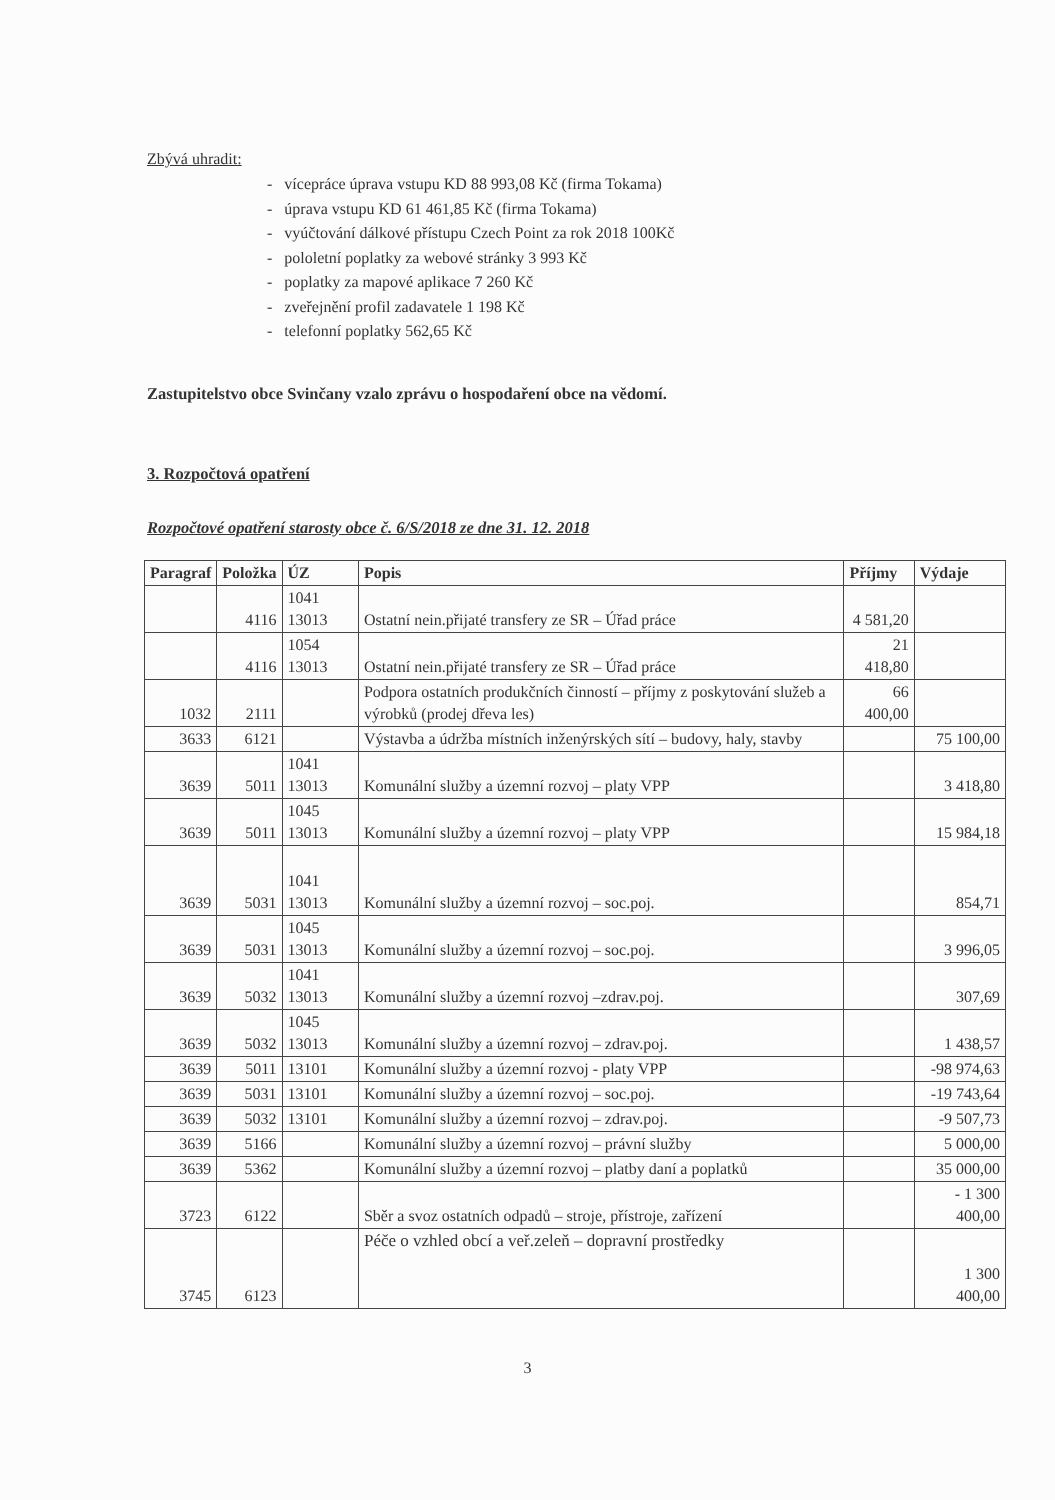Zbývá uhradit:
- vícepráce úprava vstupu KD 88 993,08 Kč (firma Tokama)
- úprava vstupu KD 61 461,85 Kč (firma Tokama)
- vyúčtování dálkové přístupu Czech Point za rok 2018 100Kč
- pololetní poplatky za webové stránky 3 993 Kč
- poplatky za mapové aplikace 7 260 Kč
- zveřejnění profil zadavatele 1 198 Kč
- telefonní poplatky 562,65 Kč
Zastupitelstvo obce Svinčany vzalo zprávu o hospodaření obce na vědomí.
3. Rozpočtová opatření
Rozpočtové opatření starosty obce č. 6/S/2018 ze dne 31. 12. 2018
| Paragraf | Položka | ÚZ | Popis | Příjmy | Výdaje |
| --- | --- | --- | --- | --- | --- |
| | 4116 | 1041 13013 | Ostatní nein.přijaté transfery ze SR – Úřad práce | 4 581,20 | |
| | 4116 | 1054 13013 | Ostatní nein.přijaté transfery ze SR – Úřad práce | 21 418,80 | |
| 1032 | 2111 | | Podpora ostatních produkčních činností – příjmy z poskytování služeb a výrobků (prodej dřeva les) | 66 400,00 | |
| 3633 | 6121 | | Výstavba a údržba místních inženýrských sítí – budovy, haly, stavby | | 75 100,00 |
| 3639 | 5011 | 1041 13013 | Komunální služby a územní rozvoj – platy VPP | | 3 418,80 |
| 3639 | 5011 | 1045 13013 | Komunální služby a územní rozvoj – platy VPP | | 15 984,18 |
| 3639 | 5031 | 1041 13013 | Komunální služby a územní rozvoj – soc.poj. | | 854,71 |
| 3639 | 5031 | 1045 13013 | Komunální služby a územní rozvoj – soc.poj. | | 3 996,05 |
| 3639 | 5032 | 1041 13013 | Komunální služby a územní rozvoj –zdrav.poj. | | 307,69 |
| 3639 | 5032 | 1045 13013 | Komunální služby a územní rozvoj – zdrav.poj. | | 1 438,57 |
| 3639 | 5011 | 13101 | Komunální služby a územní rozvoj - platy VPP | | -98 974,63 |
| 3639 | 5031 | 13101 | Komunální služby a územní rozvoj – soc.poj. | | -19 743,64 |
| 3639 | 5032 | 13101 | Komunální služby a územní rozvoj – zdrav.poj. | | -9 507,73 |
| 3639 | 5166 | | Komunální služby a územní rozvoj – právní služby | | 5 000,00 |
| 3639 | 5362 | | Komunální služby a územní rozvoj – platby daní a poplatků | | 35 000,00 |
| 3723 | 6122 | | Sběr a svoz ostatních odpadů – stroje, přístroje, zařízení | | - 1 300 400,00 |
| 3745 | 6123 | | Péče o vzhled obcí a veř.zeleň – dopravní prostředky | | 1 300 400,00 |
3